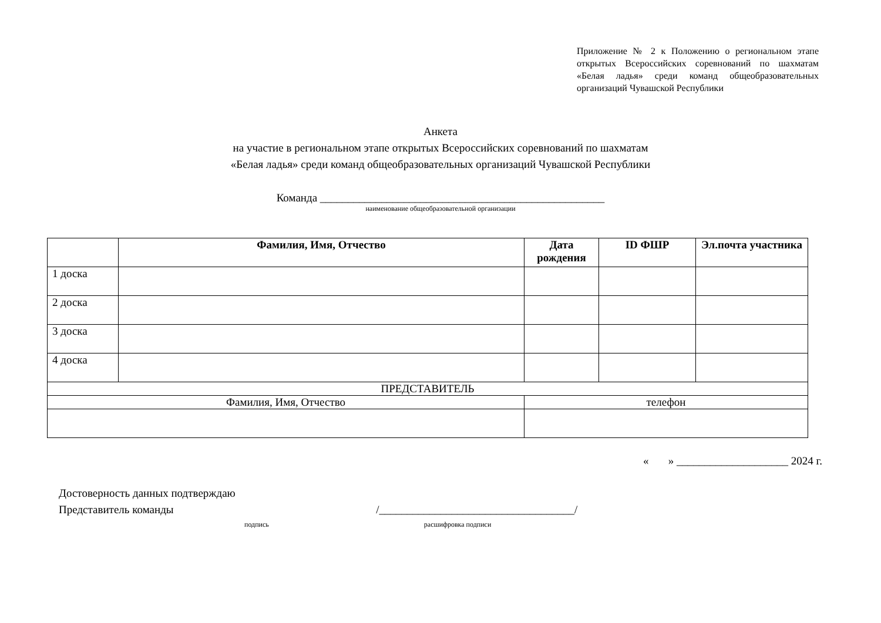Приложение № 2 к Положению о региональном этапе открытых Всероссийских соревнований по шахматам «Белая ладья» среди команд общеобразовательных организаций Чувашской Республики
Анкета
на участие в региональном этапе открытых Всероссийских соревнований по шахматам
«Белая ладья» среди команд общеобразовательных организаций Чувашской Республики
Команда ___________________________________________________
наименование общеобразовательной организации
| | Фамилия, Имя, Отчество | Дата рождения | ID ФШР | Эл.почта участника |
| --- | --- | --- | --- | --- |
| 1 доска | | | | |
| 2 доска | | | | |
| 3 доска | | | | |
| 4 доска | | | | |
| ПРЕДСТАВИТЕЛЬ | | | | |
| Фамилия, Имя, Отчество | | телефон | | |
« » ____________________ 2024 г.
Достоверность данных подтверждаю
Представитель команды /___________________________________/
подпись расшифровка подписи